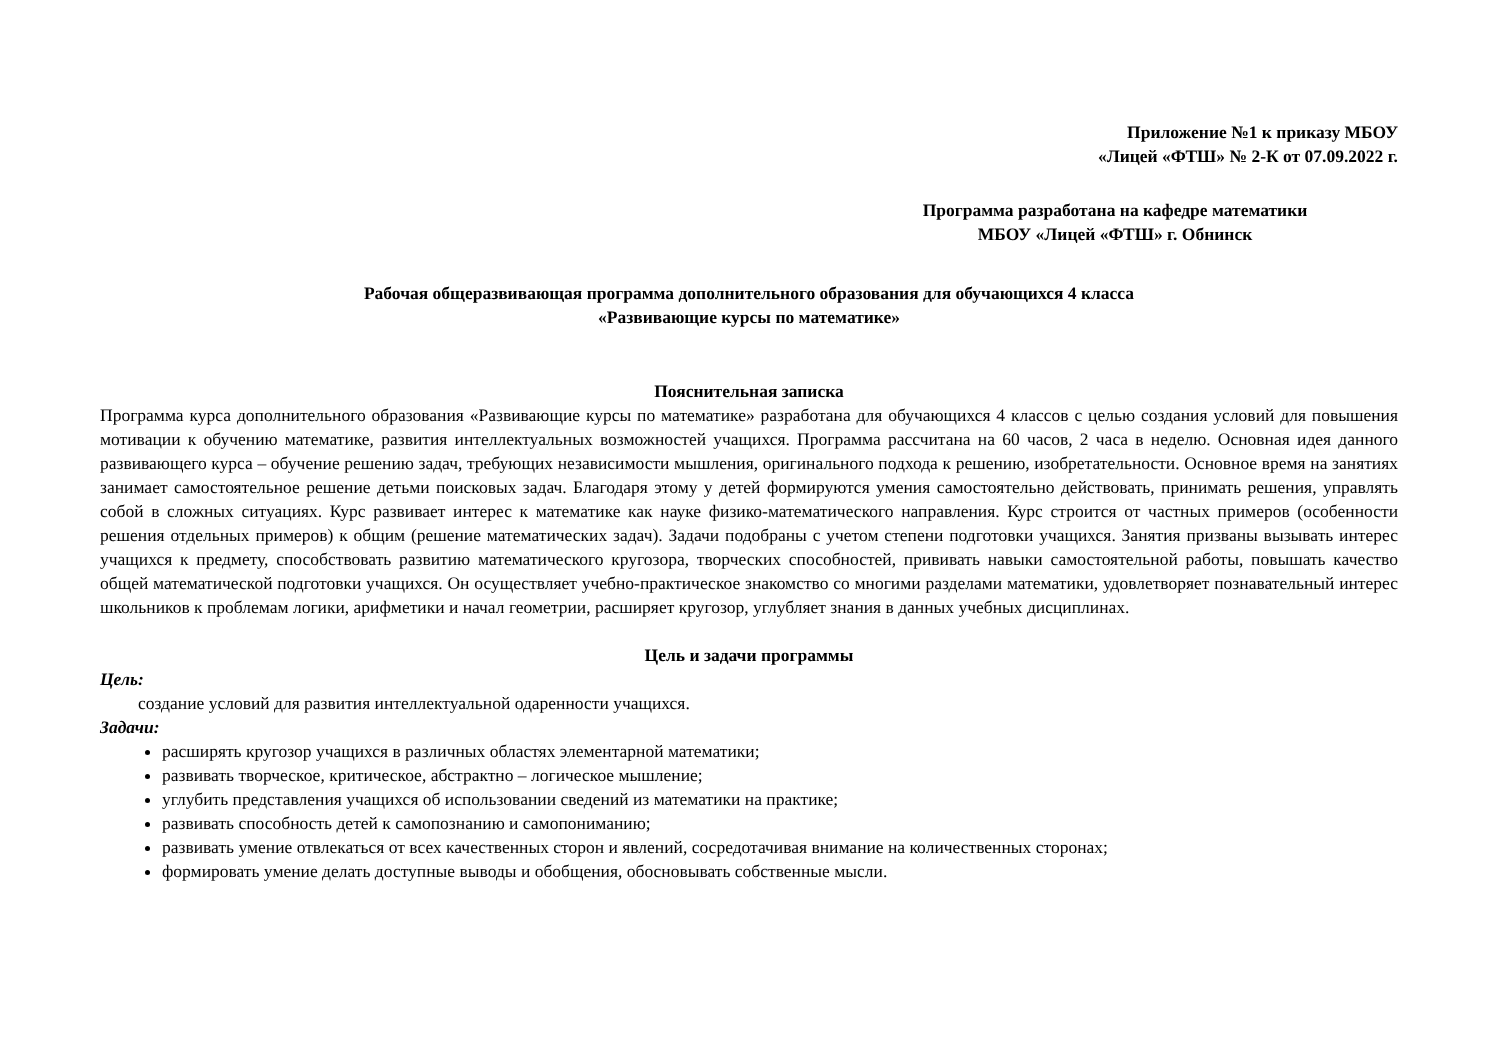Приложение №1 к приказу МБОУ
«Лицей «ФТШ» № 2-К от 07.09.2022 г.
Программа разработана на кафедре математики
МБОУ «Лицей «ФТШ» г. Обнинск
Рабочая общеразвивающая программа дополнительного образования для обучающихся 4 класса
«Развивающие курсы по математике»
Пояснительная записка
Программа курса дополнительного образования «Развивающие курсы по математике» разработана для обучающихся 4 классов с целью создания условий для повышения мотивации к обучению математике, развития интеллектуальных возможностей учащихся. Программа рассчитана на 60 часов, 2 часа в неделю. Основная идея данного развивающего курса – обучение решению задач, требующих независимости мышления, оригинального подхода к решению, изобретательности. Основное время на занятиях занимает самостоятельное решение детьми поисковых задач. Благодаря этому у детей формируются умения самостоятельно действовать, принимать решения, управлять собой в сложных ситуациях. Курс развивает интерес к математике как науке физико-математического направления. Курс строится от частных примеров (особенности решения отдельных примеров) к общим (решение математических задач). Задачи подобраны с учетом степени подготовки учащихся. Занятия призваны вызывать интерес учащихся к предмету, способствовать развитию математического кругозора, творческих способностей, прививать навыки самостоятельной работы, повышать качество общей математической подготовки учащихся. Он осуществляет учебно-практическое знакомство со многими разделами математики, удовлетворяет познавательный интерес школьников к проблемам логики, арифметики и начал геометрии, расширяет кругозор, углубляет знания в данных учебных дисциплинах.
Цель и задачи программы
Цель:
создание условий для развития интеллектуальной одаренности учащихся.
Задачи:
расширять кругозор учащихся в различных областях элементарной математики;
развивать творческое, критическое, абстрактно – логическое мышление;
углубить представления учащихся об использовании сведений из математики на практике;
развивать способность детей к самопознанию и самопониманию;
развивать умение отвлекаться от всех качественных сторон и явлений, сосредотачивая внимание на количественных сторонах;
формировать умение делать доступные выводы и обобщения, обосновывать собственные мысли.